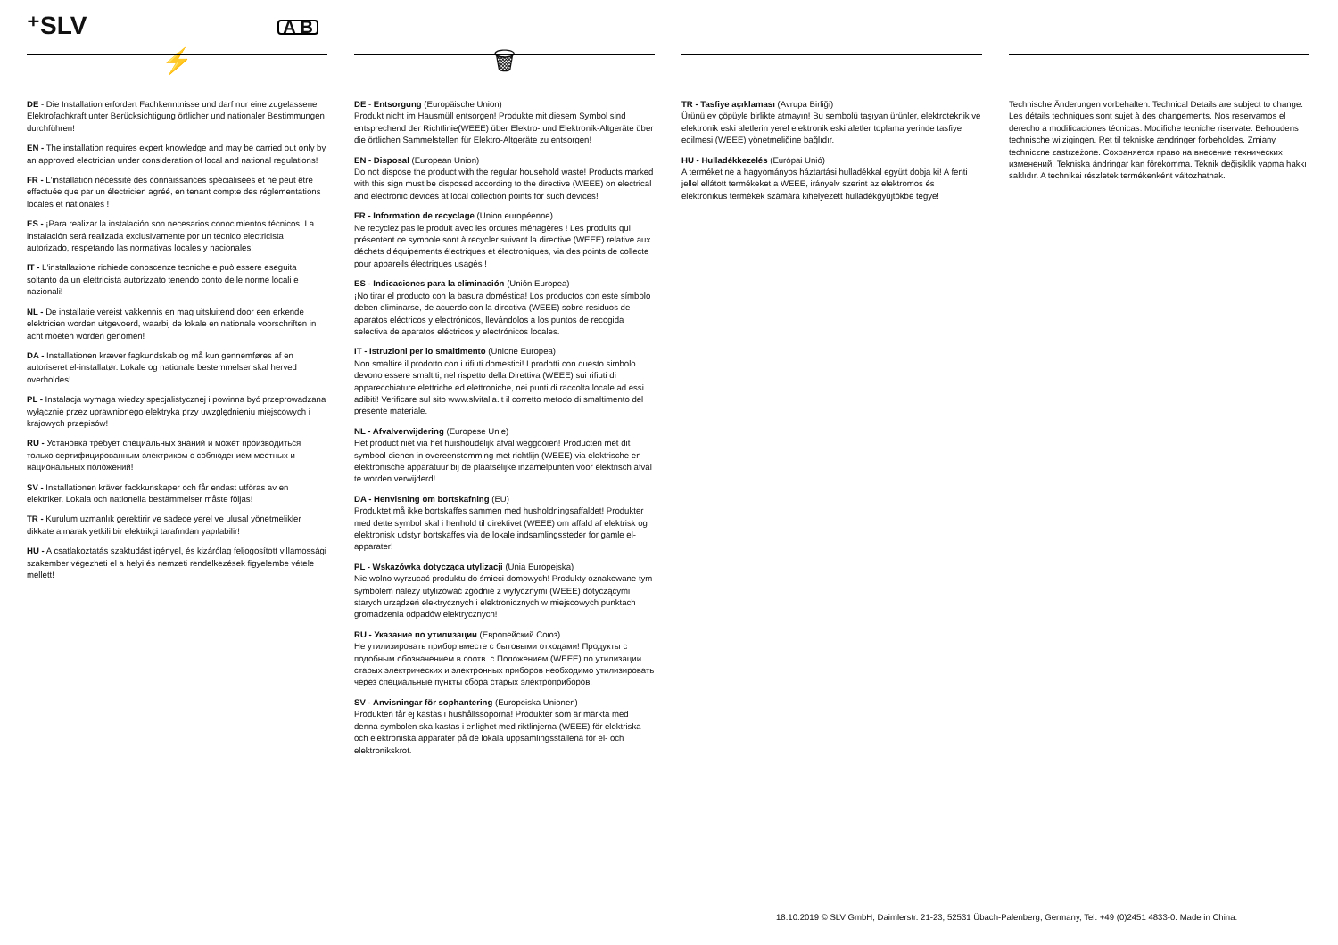⁺SLV A B
⚡
DE - Die Installation erfordert Fachkenntnisse und darf nur eine zugelassene Elektrofachkraft unter Berücksichtigung örtlicher und nationaler Bestimmungen durchführen!
EN - The installation requires expert knowledge and may be carried out only by an approved electrician under consideration of local and national regulations!
FR - L'installation nécessite des connaissances spécialisées et ne peut être effectuée que par un électricien agréé, en tenant compte des réglementations locales et nationales !
ES - ¡Para realizar la instalación son necesarios conocimientos técnicos. La instalación será realizada exclusivamente por un técnico electricista autorizado, respetando las normativas locales y nacionales!
IT - L'installazione richiede conoscenze tecniche e può essere eseguita soltanto da un elettricista autorizzato tenendo conto delle norme locali e nazionali!
NL - De installatie vereist vakkennis en mag uitsluitend door een erkende elektricien worden uitgevoerd, waarbij de lokale en nationale voorschriften in acht moeten worden genomen!
DA - Installationen kræver fagkundskab og må kun gennemføres af en autoriseret el-installatør. Lokale og nationale bestemmelser skal herved overholdes!
PL - Instalacja wymaga wiedzy specjalistycznej i powinna być przeprowadzana wyłącznie przez uprawnionego elektryka przy uwzględnieniu miejscowych i krajowych przepisów!
RU - Установка требует специальных знаний и может производиться только сертифицированным электриком с соблюдением местных и национальных положений!
SV - Installationen kräver fackkunskaper och får endast utföras av en elektriker. Lokala och nationella bestämmelser måste följas!
TR - Kurulum uzmanlık gerektirir ve sadece yerel ve ulusal yönetmelikler dikkate alınarak yetkili bir elektrikçi tarafından yapılabilir!
HU - A csatlakoztatás szaktudást igényel, és kizárólag feljogosított villamossági szakember végezheti el a helyi és nemzeti rendelkezések figyelembe vétele mellett!
🗑
DE - Entsorgung (Europäische Union)
Produkt nicht im Hausmüll entsorgen! Produkte mit diesem Symbol sind entsprechend der Richtlinie(WEEE) über Elektro- und Elektronik-Altgeräte über die örtlichen Sammelstellen für Elektro-Altgeräte zu entsorgen!
EN - Disposal (European Union)
Do not dispose the product with the regular household waste! Products marked with this sign must be disposed according to the directive (WEEE) on electrical and electronic devices at local collection points for such devices!
FR - Information de recyclage (Union européenne)
Ne recyclez pas le produit avec les ordures ménagères ! Les produits qui présentent ce symbole sont à recycler suivant la directive (WEEE) relative aux déchets d'équipements électriques et électroniques, via des points de collecte pour appareils électriques usagés !
ES - Indicaciones para la eliminación (Unión Europea)
¡No tirar el producto con la basura doméstica! Los productos con este símbolo deben eliminarse, de acuerdo con la directiva (WEEE) sobre residuos de aparatos eléctricos y electrónicos, llevándolos a los puntos de recogida selectiva de aparatos eléctricos y electrónicos locales.
IT - Istruzioni per lo smaltimento (Unione Europea)
Non smaltire il prodotto con i rifiuti domestici! I prodotti con questo simbolo devono essere smaltiti, nel rispetto della Direttiva (WEEE) sui rifiuti di apparecchiature elettriche ed elettroniche, nei punti di raccolta locale ad essi adibiti! Verificare sul sito www.slvitalia.it il corretto metodo di smaltimento del presente materiale.
NL - Afvalverwijdering (Europese Unie)
Het product niet via het huishoudelijk afval weggooien! Producten met dit symbool dienen in overeenstemming met richtlijn (WEEE) via elektrische en elektronische apparatuur bij de plaatselijke inzamelpunten voor elektrisch afval te worden verwijderd!
DA - Henvisning om bortskafning (EU)
Produktet må ikke bortskaffes sammen med husholdningsaffaldet! Produkter med dette symbol skal i henhold til direktivet (WEEE) om affald af elektrisk og elektronisk udstyr bortskaffes via de lokale indsamlingssteder for gamle el-apparater!
PL - Wskazówka dotycząca utylizacji (Unia Europejska)
Nie wolno wyrzucać produktu do śmieci domowych! Produkty oznakowane tym symbolem należy utylizować zgodnie z wytycznymi (WEEE) dotyczącymi starych urządzeń elektrycznych i elektronicznych w miejscowych punktach gromadzenia odpadów elektrycznych!
RU - Указание по утилизации (Европейский Союз)
Не утилизировать прибор вместе с бытовыми отходами! Продукты с подобным обозначением в соотв. с Положением (WEEE) по утилизации старых электрических и электронных приборов необходимо утилизировать через специальные пункты сбора старых электроприборов!
SV - Anvisningar för sophantering (Europeiska Unionen)
Produkten får ej kastas i hushållssoporna! Produkter som är märkta med denna symbolen ska kastas i enlighet med riktlinjerna (WEEE) för elektriska och elektroniska apparater på de lokala uppsamlingsställena för el- och elektronikskrot.
TR - Tasfiye açıklaması (Avrupa Birliği)
Ürünü ev çöpüyle birlikte atmayın! Bu sembolü taşıyan ürünler, elektroteknik ve elektronik eski aletlerin yerel elektronik eski aletler toplama yerinde tasfiye edilmesi (WEEE) yönetmeliğine bağlıdır.
HU - Hulladékkezelés (Európai Unió)
A terméket ne a hagyományos háztartási hulladékkal együtt dobja ki! A fenti jellel ellátott termékeket a WEEE, irányelv szerint az elektromos és elektronikus termékek számára kihelyezett hulladékgyűjtőkbe tegye!
Technische Änderungen vorbehalten. Technical Details are subject to change. Les détails techniques sont sujet à des changements. Nos reservamos el derecho a modificaciones técnicas. Modifiche tecniche riservate. Behoudens technische wijzigingen. Ret til tekniske ændringer forbeholdes. Zmiany techniczne zastrzeżone. Сохраняется право на внесение технических изменений. Tekniska ändringar kan förekomma. Teknik değişiklik yapma hakkı saklıdır. A technikai részletek termékenként változhatnak.
18.10.2019 © SLV GmbH, Daimlerstr. 21-23, 52531 Übach-Palenberg, Germany, Tel. +49 (0)2451 4833-0. Made in China.